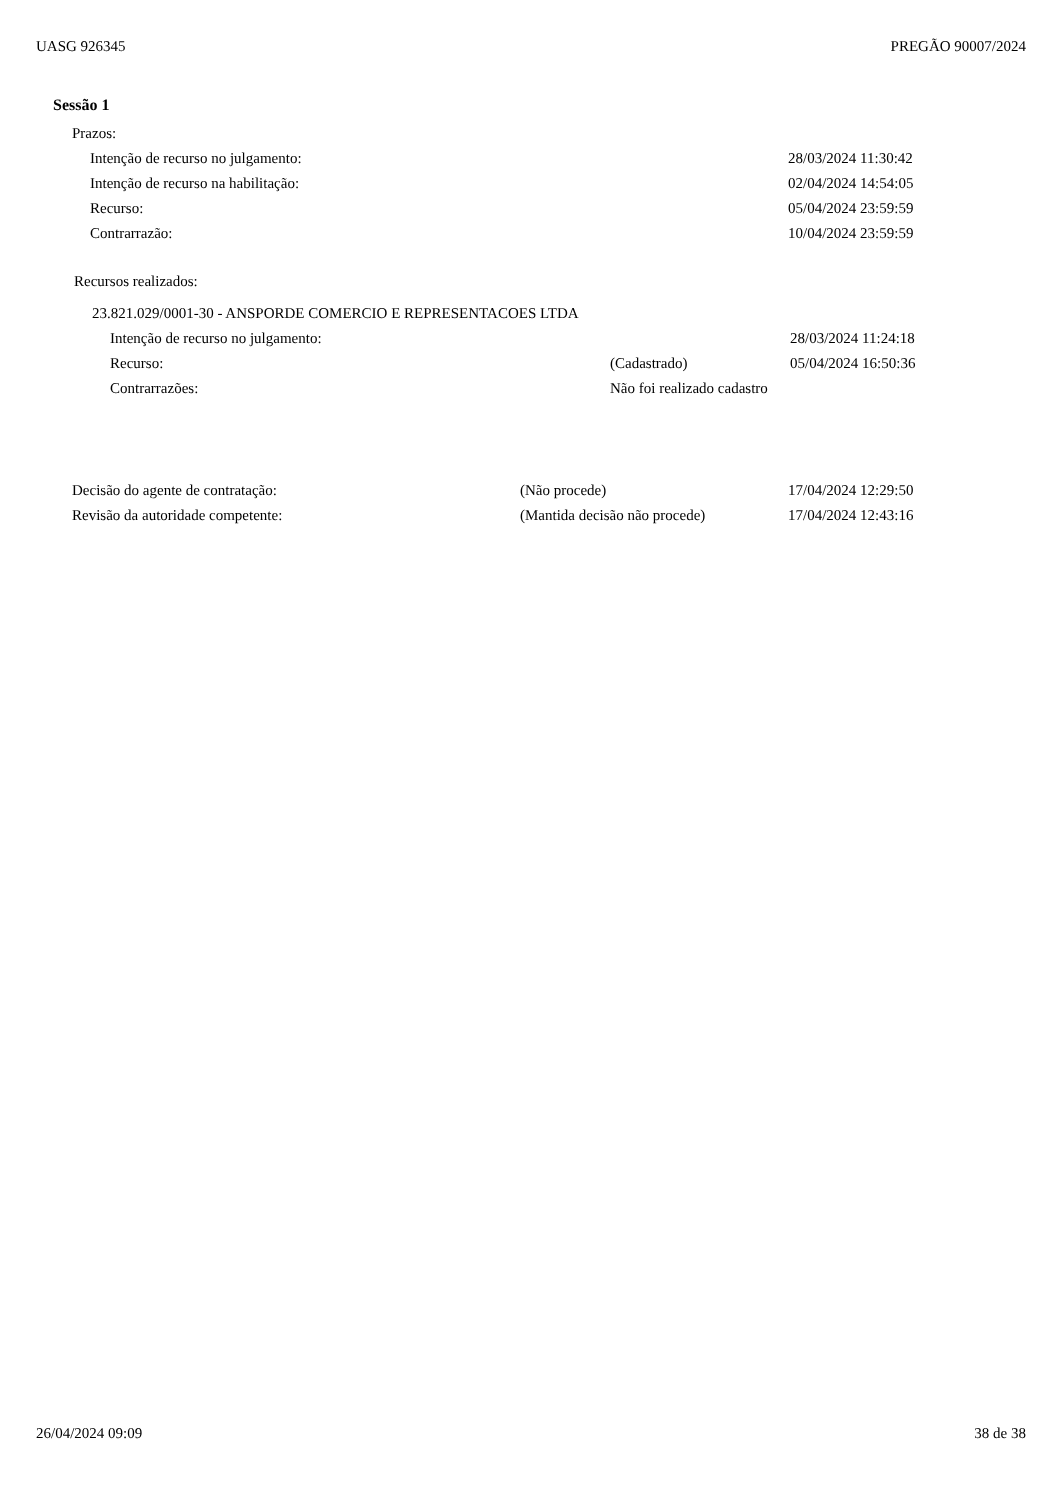UASG 926345 PREGÃO 90007/2024
Sessão 1
Prazos:
Intenção de recurso no julgamento: 28/03/2024 11:30:42
Intenção de recurso na habilitação: 02/04/2024 14:54:05
Recurso: 05/04/2024 23:59:59
Contrarrazão: 10/04/2024 23:59:59
Recursos realizados:
23.821.029/0001-30 - ANSPORDE COMERCIO E REPRESENTACOES LTDA
Intenção de recurso no julgamento: 28/03/2024 11:24:18
Recurso: (Cadastrado) 05/04/2024 16:50:36
Contrarrazões: Não foi realizado cadastro
Decisão do agente de contratação: (Não procede) 17/04/2024 12:29:50
Revisão da autoridade competente: (Mantida decisão não procede) 17/04/2024 12:43:16
26/04/2024 09:09 38 de 38